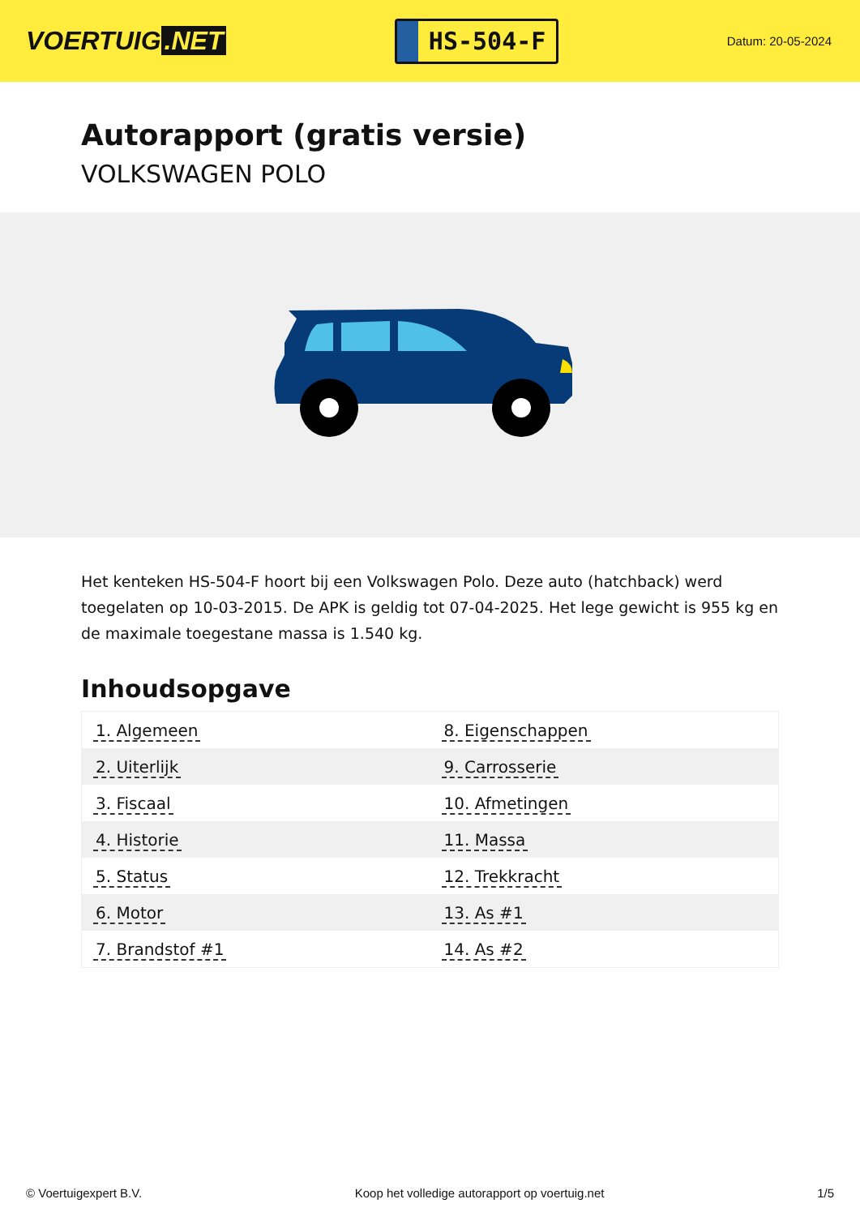VOERTUIG.NET
HS-504-F
Datum: 20-05-2024
Autorapport (gratis versie)
VOLKSWAGEN POLO
Het kenteken HS-504-F hoort bij een Volkswagen Polo. Deze auto (hatchback) werd toegelaten op 10-03-2015. De APK is geldig tot 07-04-2025. Het lege gewicht is 955 kg en de maximale toegestane massa is 1.540 kg.
Inhoudsopgave
| 1. Algemeen | 8. Eigenschappen |
| 2. Uiterlijk | 9. Carrosserie |
| 3. Fiscaal | 10. Afmetingen |
| 4. Historie | 11. Massa |
| 5. Status | 12. Trekkracht |
| 6. Motor | 13. As #1 |
| 7. Brandstof #1 | 14. As #2 |
© Voertuigexpert B.V. Koop het volledige autorapport op voertuig.net 1/5